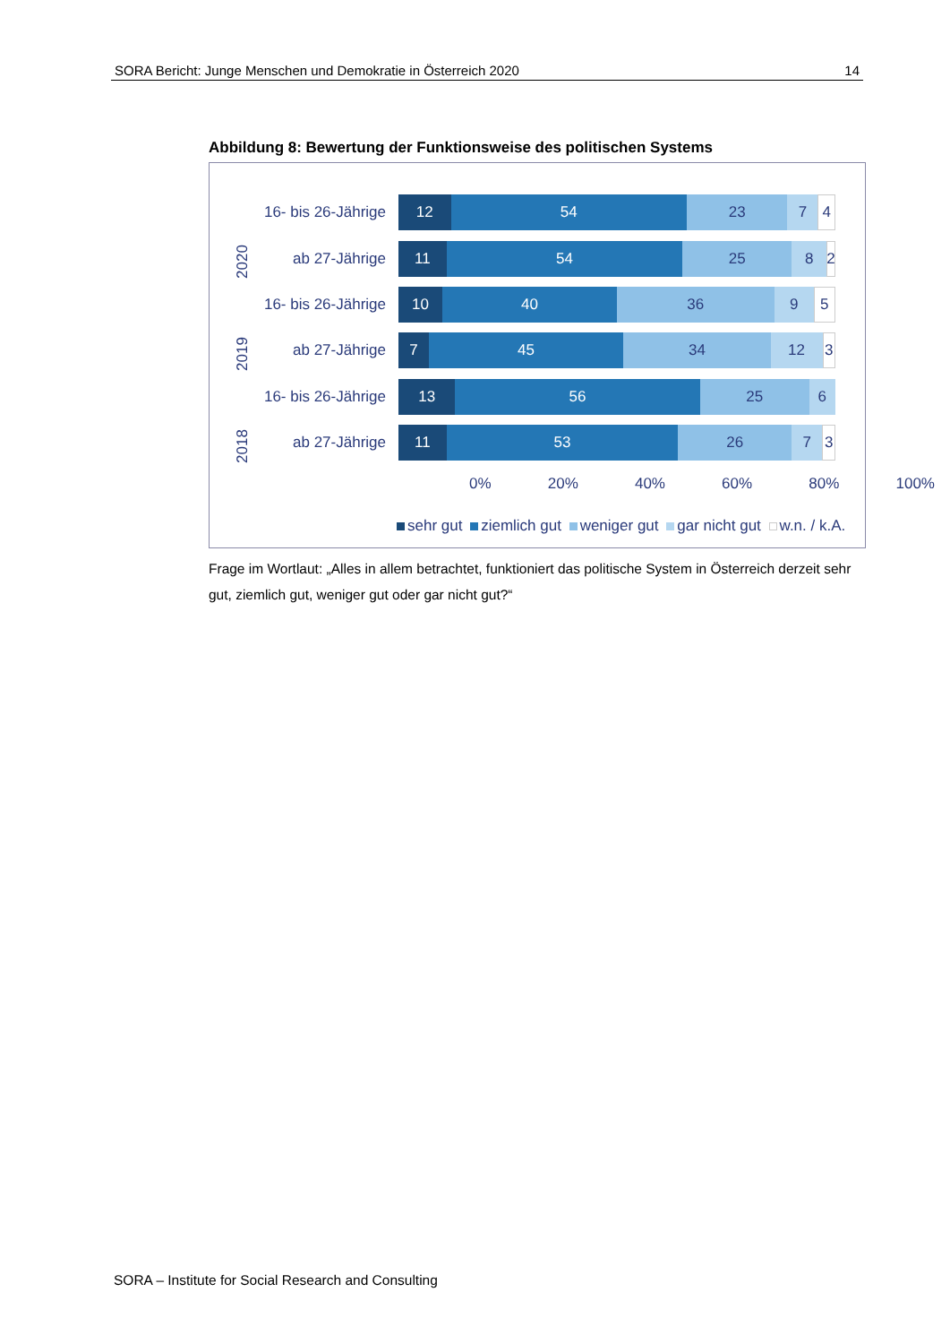SORA Bericht: Junge Menschen und Demokratie in Österreich 2020 14
Abbildung 8: Bewertung der Funktionsweise des politischen Systems
2020
16- bis 26-Jährige
12 54 23 7 4
ab 27-Jährige
11 54 25 8 2
2019
16- bis 26-Jährige
10 40 36 9 5
ab 27-Jährige
7 45 34 12 3
2018
16- bis 26-Jährige
13 56 25 6
ab 27-Jährige
11 53 26 7 3
0% 20% 40% 60% 80% 100%
sehr gut ziemlich gut weniger gut gar nicht gut w.n. / k.A.
Frage im Wortlaut: „Alles in allem betrachtet, funktioniert das politische System in Österreich derzeit sehr gut, ziemlich gut, weniger gut oder gar nicht gut?“
SORA – Institute for Social Research and Consulting